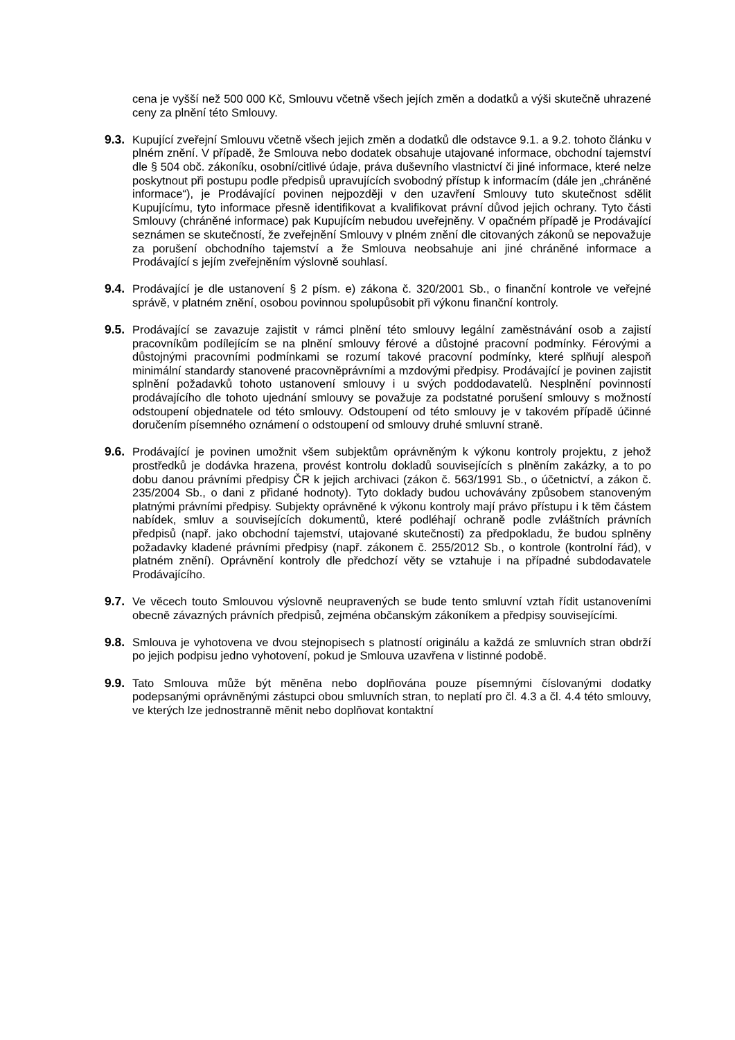cena je vyšší než 500 000 Kč, Smlouvu včetně všech jejích změn a dodatků a výši skutečně uhrazené ceny za plnění této Smlouvy.
9.3.
Kupující zveřejní Smlouvu včetně všech jejich změn a dodatků dle odstavce 9.1. a 9.2. tohoto článku v plném znění. V případě, že Smlouva nebo dodatek obsahuje utajované informace, obchodní tajemství dle § 504 obč. zákoníku, osobní/citlivé údaje, práva duševního vlastnictví či jiné informace, které nelze poskytnout při postupu podle předpisů upravujících svobodný přístup k informacím (dále jen „chráněné informace“), je Prodávající povinen nejpozději v den uzavření Smlouvy tuto skutečnost sdělit Kupujícímu, tyto informace přesně identifikovat a kvalifikovat právní důvod jejich ochrany. Tyto části Smlouvy (chráněné informace) pak Kupujícím nebudou uveřejněny. V opačném případě je Prodávající seznámen se skutečností, že zveřejnění Smlouvy v plném znění dle citovaných zákonů se nepovažuje za porušení obchodního tajemství a že Smlouva neobsahuje ani jiné chráněné informace a Prodávající s jejím zveřejněním výslovně souhlasí.
9.4.
Prodávající je dle ustanovení § 2 písm. e) zákona č. 320/2001 Sb., o finanční kontrole ve veřejné správě, v platném znění, osobou povinnou spolupůsobit při výkonu finanční kontroly.
9.5.
Prodávající se zavazuje zajistit v rámci plnění této smlouvy legální zaměstnávání osob a zajistí pracovníkům podílejícím se na plnění smlouvy férové a důstojné pracovní podmínky. Férovými a důstojnými pracovními podmínkami se rozumí takové pracovní podmínky, které splňují alespoň minimální standardy stanovené pracovněprávními a mzdovými předpisy. Prodávající je povinen zajistit splnění požadavků tohoto ustanovení smlouvy i u svých poddodavatelů. Nesplnění povinností prodávajícího dle tohoto ujednání smlouvy se považuje za podstatné porušení smlouvy s možností odstoupení objednatele od této smlouvy. Odstoupení od této smlouvy je v takovém případě účinné doručením písemného oznámení o odstoupení od smlouvy druhé smluvní straně.
9.6.
Prodávající je povinen umožnit všem subjektům oprávněným k výkonu kontroly projektu, z jehož prostředků je dodávka hrazena, provést kontrolu dokladů souvisejících s plněním zakázky, a to po dobu danou právními předpisy ČR k jejich archivaci (zákon č. 563/1991 Sb., o účetnictví, a zákon č. 235/2004 Sb., o dani z přidané hodnoty). Tyto doklady budou uchovávány způsobem stanoveným platnými právními předpisy. Subjekty oprávněné k výkonu kontroly mají právo přístupu i k těm částem nabídek, smluv a souvisejících dokumentů, které podléhají ochraně podle zvláštních právních předpisů (např. jako obchodní tajemství, utajované skutečnosti) za předpokladu, že budou splněny požadavky kladené právními předpisy (např. zákonem č. 255/2012 Sb., o kontrole (kontrolní řád), v platném znění). Oprávnění kontroly dle předchozí věty se vztahuje i na případné subdodavatele Prodávajícího.
9.7.
Ve věcech touto Smlouvou výslovně neupravených se bude tento smluvní vztah řídit ustanoveními obecně závazných právních předpisů, zejména občanským zákoníkem a předpisy souvisejícími.
9.8.
Smlouva je vyhotovena ve dvou stejnopisech s platností originálu a každá ze smluvních stran obdrží po jejich podpisu jedno vyhotovení, pokud je Smlouva uzavřena v listinné podobě.
9.9.
Tato Smlouva může být měněna nebo doplňována pouze písemnými číslovanými dodatky podepsanými oprávněnými zástupci obou smluvních stran, to neplatí pro čl. 4.3 a čl. 4.4 této smlouvy, ve kterých lze jednostranně měnit nebo doplňovat kontaktní